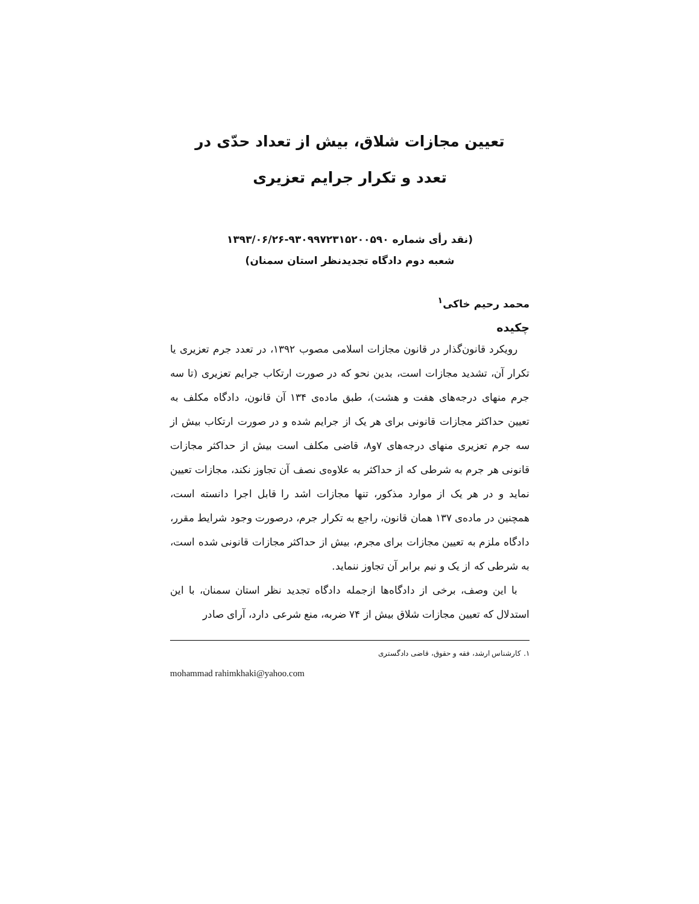تعیین مجازات شلاق، بیش از تعداد حدّی در
تعدد و تکرار جرایم تعزیری
(نقد رأی شماره ۹۳۰۹۹۷۲۳۱۵۲۰۰۵۹۰-۱۳۹۳/۰۶/۲۶
شعبه دوم دادگاه تجدیدنظر استان سمنان)
محمد رحیم خاکی<sup>۱</sup>
چکیده
رویکرد قانون‌گذار در قانون مجازات اسلامی مصوب ۱۳۹۲، در تعدد جرم تعزیری یا تکرار آن، تشدید مجازات است، بدین نحو که در صورت ارتکاب جرایم تعزیری (تا سه جرم منهای درجه‌های هفت و هشت)، طبق ماده‌ی ۱۳۴ آن قانون، دادگاه مکلف به تعیین حداکثر مجازات قانونی برای هر یک از جرایم شده و در صورت ارتکاب بیش از سه جرم تعزیری منهای درجه‌های ۷و۸، قاضی مکلف است بیش از حداکثر مجازات قانونی هر جرم به شرطی که از حداکثر به علاوه‌ی نصف آن تجاوز نکند، مجازات تعیین نماید و در هر یک از موارد مذکور، تنها مجازات اشد را قابل اجرا دانسته است، همچنین در ماده‌ی ۱۳۷ همان قانون، راجع به تکرار جرم، درصورت وجود شرایط مقرر، دادگاه ملزم به تعیین مجازات برای مجرم، بیش از حداکثر مجازات قانونی شده است، به شرطی که از یک و نیم برابر آن تجاوز ننماید.
با این وصف، برخی از دادگاه‌ها ازجمله دادگاه تجدید نظر استان سمنان، با این استدلال که تعیین مجازات شلاق بیش از ۷۴ ضربه، منع شرعی دارد، آرای صادر
۱. کارشناس ارشد، فقه و حقوق، قاضی دادگستری
mohammad rahimkhaki@yahoo.com